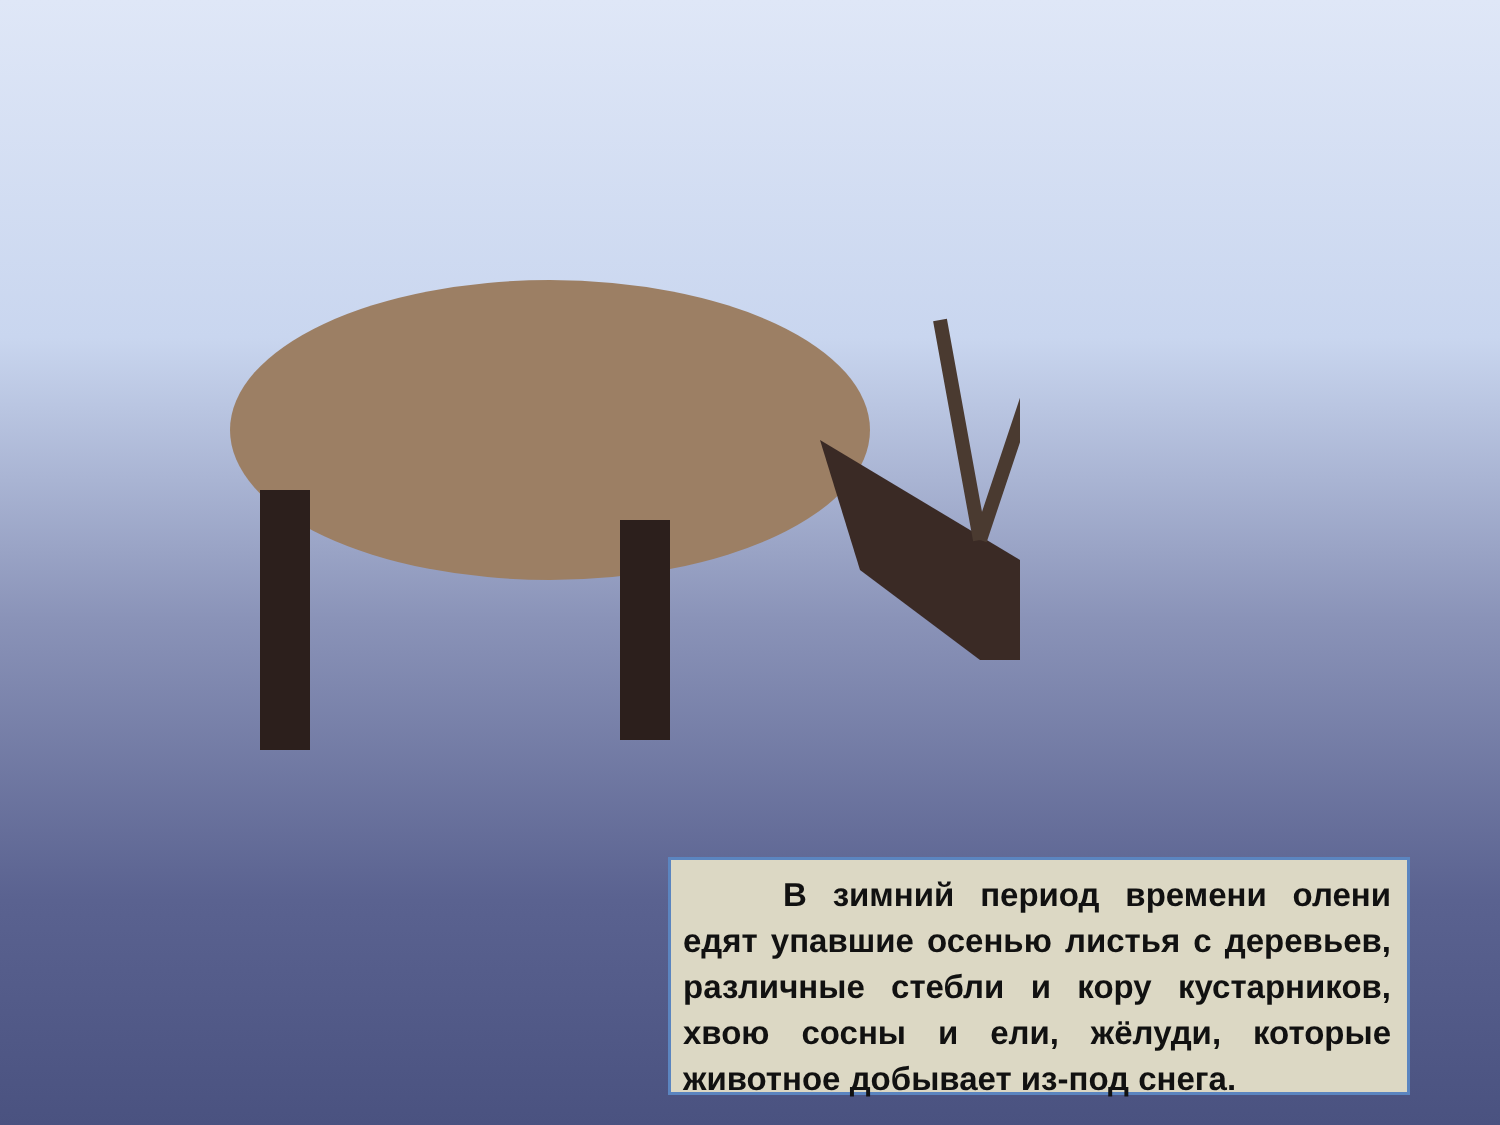В зимний период времени олени едят упавшие осенью листья с деревьев, различные стебли и кору кустарников, хвою сосны и ели, жёлуди, которые животное добывает из-под снега.